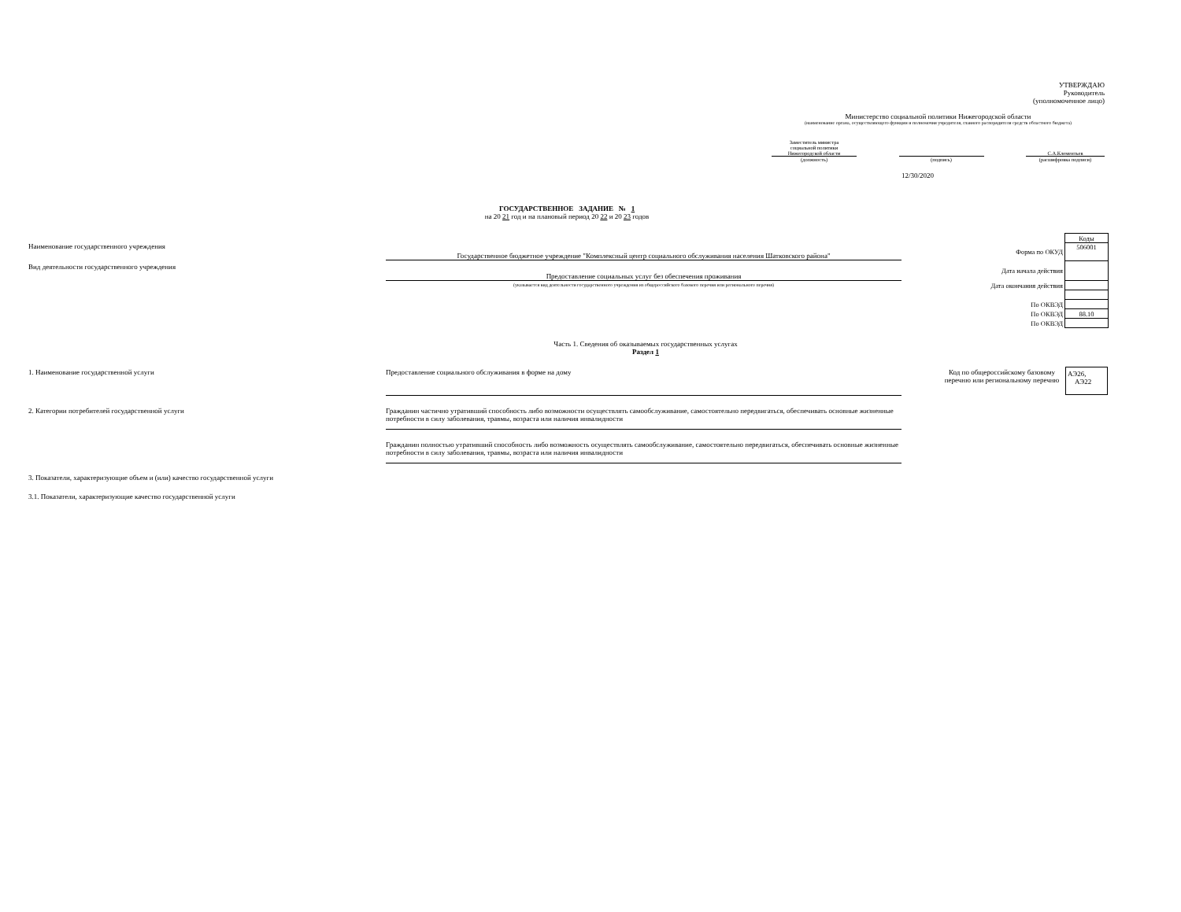УТВЕРЖДАЮ
Руководитель
(уполномоченное лицо)
Министерство социальной политики Нижегородской области
(наименование органа, осуществляющего функции и полномочия учредителя, главного распорядителя средств областного бюджета)
Заместитель министра
социальной политики
Нижегородской области
(должность)
(подпись)
С.А.Клементьев
(расшифровка подписи)
12/30/2020
ГОСУДАРСТВЕННОЕ ЗАДАНИЕ № 1
на 20 21 год и на плановый период 20 22 и 20 23 годов
Наименование государственного учреждения
Вид деятельности государственного учреждения
Государственное бюджетное учреждение "Комплексный центр социального обслуживания населения Шатковского района"
Предоставление социальных услуг без обеспечения проживания
(указывается вид деятельности государственного учреждения из общероссийского базового перечня или регионального перечня)
| | Коды |
| Форма по ОКУД | 506001 |
| Дата начала действия | |
| Дата окончания действия | |
| По ОКВЭД | |
| По ОКВЭД | 88.10 |
| По ОКВЭД | |
Часть 1. Сведения об оказываемых государственных услугах
Раздел 1
1. Наименование государственной услуги
Предоставление социального обслуживания в форме на дому
Код по общероссийскому базовому перечню или региональному перечню
АЭ26,
АЭ22
2. Категории потребителей государственной услуги
Гражданин частично утративший способность либо возможности осуществлять самообслуживание, самостоятельно передвигаться, обеспечивать основные жизненные потребности в силу заболевания, травмы, возраста или наличия инвалидности
Гражданин полностью утративший способность либо возможность осуществлять самообслуживание, самостоятельно передвигаться, обеспечивать основные жизненные потребности в силу заболевания, травмы, возраста или наличия инвалидности
3. Показатели, характеризующие объем и (или) качество государственной услуги
3.1. Показатели, характеризующие качество государственной услуги